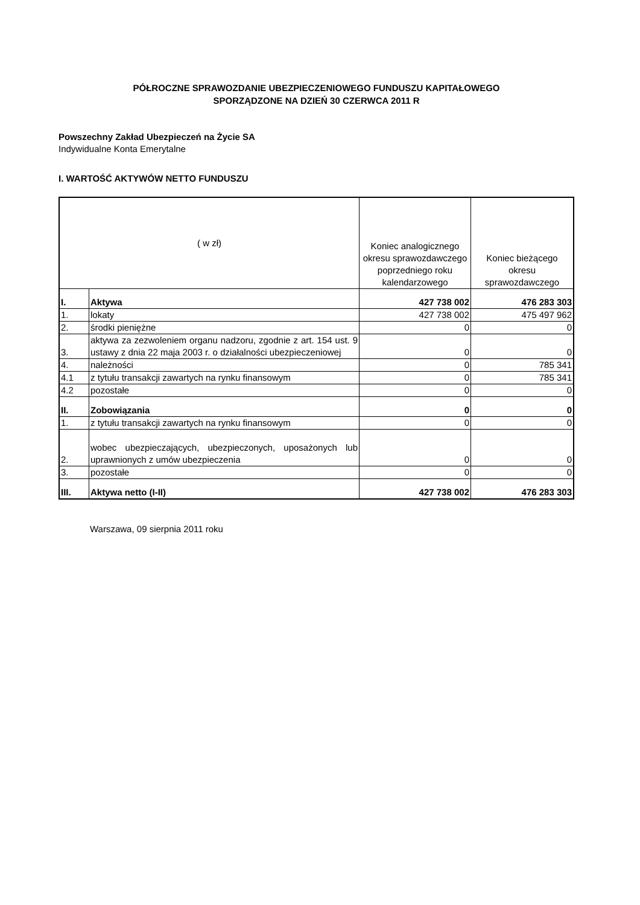PÓŁROCZNE SPRAWOZDANIE UBEZPIECZENIOWEGO FUNDUSZU KAPITAŁOWEGO
SPORZĄDZONE NA DZIEŃ 30 CZERWCA 2011 R
Powszechny Zakład Ubezpieczeń na Życie SA
Indywidualne Konta Emerytalne
I. WARTOŚĆ AKTYWÓW NETTO FUNDUSZU
| ( w zł) | | Koniec analogicznego okresu sprawozdawczego poprzedniego roku kalendarzowego | Koniec bieżącego okresu sprawozdawczego |
| --- | --- | --- | --- |
| I. | Aktywa | 427 738 002 | 476 283 303 |
| 1. | lokaty | 427 738 002 | 475 497 962 |
| 2. | środki pieniężne | 0 | 0 |
| 3. | aktywa za zezwoleniem organu nadzoru, zgodnie z art. 154 ust. 9 ustawy z dnia 22 maja 2003 r. o działalności ubezpieczeniowej | 0 | 0 |
| 4. | należności | 0 | 785 341 |
| 4.1 | z tytułu transakcji zawartych na rynku finansowym | 0 | 785 341 |
| 4.2 | pozostałe | 0 | 0 |
| II. | Zobowiązania | 0 | 0 |
| 1. | z tytułu transakcji zawartych na rynku finansowym | 0 | 0 |
| 2. | wobec ubezpieczających, ubezpieczonych, uposażonych lub uprawnionych z umów ubezpieczenia | 0 | 0 |
| 3. | pozostałe | 0 | 0 |
| III. | Aktywa netto (I-II) | 427 738 002 | 476 283 303 |
Warszawa, 09 sierpnia 2011 roku